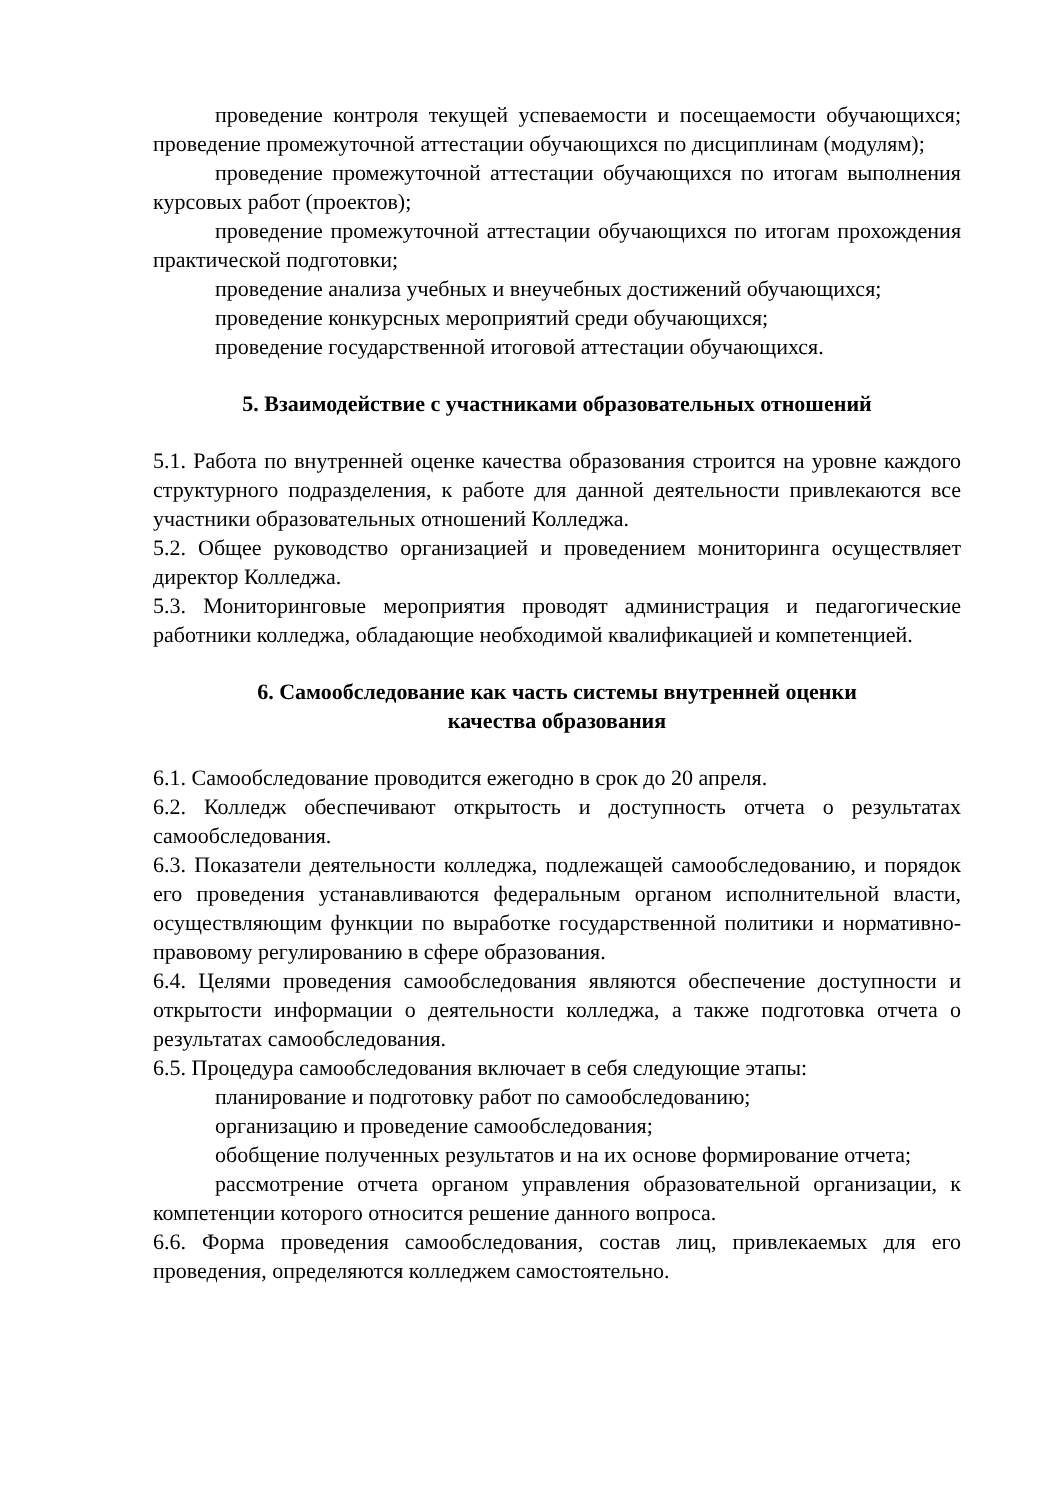проведение контроля текущей успеваемости и посещаемости обучающихся; проведение промежуточной аттестации обучающихся по дисциплинам (модулям);
проведение промежуточной аттестации обучающихся по итогам выполнения курсовых работ (проектов);
проведение промежуточной аттестации обучающихся по итогам прохождения практической подготовки;
проведение анализа учебных и внеучебных достижений обучающихся;
проведение конкурсных мероприятий среди обучающихся;
проведение государственной итоговой аттестации обучающихся.
5. Взаимодействие с участниками образовательных отношений
5.1. Работа по внутренней оценке качества образования строится на уровне каждого структурного подразделения, к работе для данной деятельности привлекаются все участники образовательных отношений Колледжа.
5.2. Общее руководство организацией и проведением мониторинга осуществляет директор Колледжа.
5.3. Мониторинговые мероприятия проводят администрация и педагогические работники колледжа, обладающие необходимой квалификацией и компетенцией.
6. Самообследование как часть системы внутренней оценки
качества образования
6.1. Самообследование проводится ежегодно в срок до 20 апреля.
6.2. Колледж обеспечивают открытость и доступность отчета о результатах самообследования.
6.3. Показатели деятельности колледжа, подлежащей самообследованию, и порядок его проведения устанавливаются федеральным органом исполнительной власти, осуществляющим функции по выработке государственной политики и нормативно-правовому регулированию в сфере образования.
6.4. Целями проведения самообследования являются обеспечение доступности и открытости информации о деятельности колледжа, а также подготовка отчета о результатах самообследования.
6.5. Процедура самообследования включает в себя следующие этапы:
планирование и подготовку работ по самообследованию;
организацию и проведение самообследования;
обобщение полученных результатов и на их основе формирование отчета;
рассмотрение отчета органом управления образовательной организации, к компетенции которого относится решение данного вопроса.
6.6. Форма проведения самообследования, состав лиц, привлекаемых для его проведения, определяются колледжем самостоятельно.